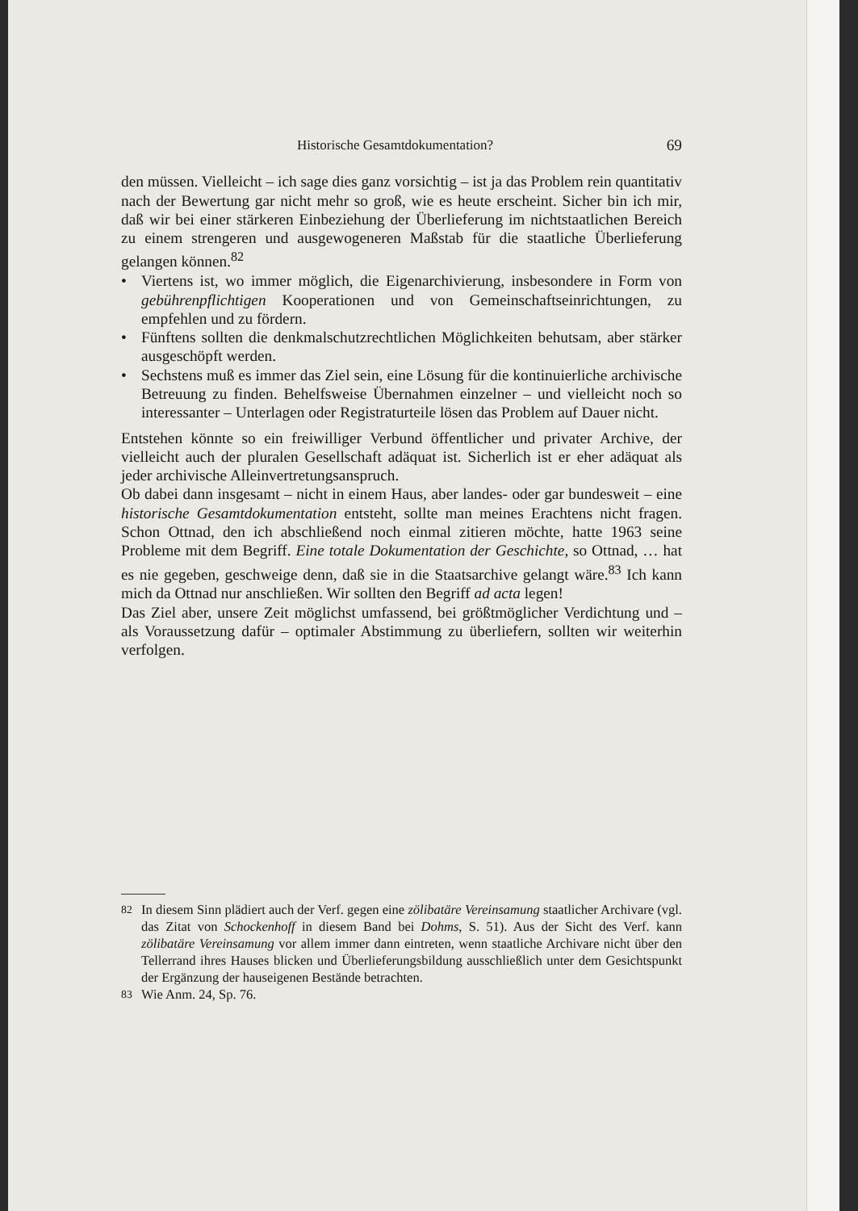Historische Gesamtdokumentation? 69
den müssen. Vielleicht – ich sage dies ganz vorsichtig – ist ja das Problem rein quantitativ nach der Bewertung gar nicht mehr so groß, wie es heute erscheint. Sicher bin ich mir, daß wir bei einer stärkeren Einbeziehung der Überlieferung im nichtstaatlichen Bereich zu einem strengeren und ausgewogeneren Maßstab für die staatliche Überlieferung gelangen können.<sup>82</sup>
• Viertens ist, wo immer möglich, die Eigenarchivierung, insbesondere in Form von gebührenpflichtigen Kooperationen und von Gemeinschaftseinrichtungen, zu empfehlen und zu fördern.
• Fünftens sollten die denkmalschutzrechtlichen Möglichkeiten behutsam, aber stärker ausgeschöpft werden.
• Sechstens muß es immer das Ziel sein, eine Lösung für die kontinuierliche archivische Betreuung zu finden. Behelfsweise Übernahmen einzelner – und vielleicht noch so interessanter – Unterlagen oder Registraturteile lösen das Problem auf Dauer nicht.
Entstehen könnte so ein freiwilliger Verbund öffentlicher und privater Archive, der vielleicht auch der pluralen Gesellschaft adäquat ist. Sicherlich ist er eher adäquat als jeder archivische Alleinvertretungsanspruch.
Ob dabei dann insgesamt – nicht in einem Haus, aber landes- oder gar bundesweit – eine historische Gesamtdokumentation entsteht, sollte man meines Erachtens nicht fragen. Schon Ottnad, den ich abschließend noch einmal zitieren möchte, hatte 1963 seine Probleme mit dem Begriff. Eine totale Dokumentation der Geschichte, so Ottnad, … hat es nie gegeben, geschweige denn, daß sie in die Staatsarchive gelangt wäre.<sup>83</sup> Ich kann mich da Ottnad nur anschließen. Wir sollten den Begriff ad acta legen!
Das Ziel aber, unsere Zeit möglichst umfassend, bei größtmöglicher Verdichtung und – als Voraussetzung dafür – optimaler Abstimmung zu überliefern, sollten wir weiterhin verfolgen.
<sup>82</sup> In diesem Sinn plädiert auch der Verf. gegen eine zölibatäre Vereinsamung staatlicher Archivare (vgl. das Zitat von Schockenhoff in diesem Band bei Dohms, S. 51). Aus der Sicht des Verf. kann zölibatäre Vereinsamung vor allem immer dann eintreten, wenn staatliche Archivare nicht über den Tellerrand ihres Hauses blicken und Überlieferungsbildung ausschließlich unter dem Gesichtspunkt der Ergänzung der hauseigenen Bestände betrachten.
<sup>83</sup> Wie Anm. 24, Sp. 76.